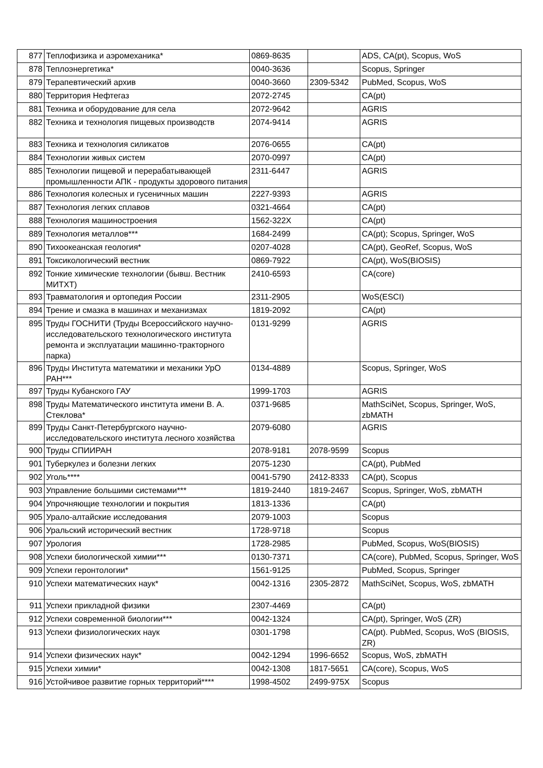| 877 | Теплофизика и аэромеханика* | 0869-8635 | | ADS, CA(pt), Scopus, WoS |
| 878 | Теплоэнергетика* | 0040-3636 | | Scopus, Springer |
| 879 | Терапевтический архив | 0040-3660 | 2309-5342 | PubMed, Scopus, WoS |
| 880 | Территория Нефтегаз | 2072-2745 | | CA(pt) |
| 881 | Техника и оборудование для села | 2072-9642 | | AGRIS |
| 882 | Техника и технология пищевых производств | 2074-9414 | | AGRIS |
| 883 | Техника и технология силикатов | 2076-0655 | | CA(pt) |
| 884 | Технологии живых систем | 2070-0997 | | CA(pt) |
| 885 | Технологии пищевой и перерабатывающей промышленности АПК - продукты здорового питания | 2311-6447 | | AGRIS |
| 886 | Технология колесных и гусеничных машин | 2227-9393 | | AGRIS |
| 887 | Технология легких сплавов | 0321-4664 | | CA(pt) |
| 888 | Технология машиностроения | 1562-322X | | CA(pt) |
| 889 | Технология металлов*** | 1684-2499 | | CA(pt); Scopus, Springer, WoS |
| 890 | Тихоокеанская геология* | 0207-4028 | | CA(pt), GeoRef, Scopus, WoS |
| 891 | Токсикологический вестник | 0869-7922 | | CA(pt), WoS(BIOSIS) |
| 892 | Тонкие химические технологии (бывш. Вестник МИТХТ) | 2410-6593 | | CA(core) |
| 893 | Травматология и ортопедия России | 2311-2905 | | WoS(ESCI) |
| 894 | Трение и смазка в машинах и механизмах | 1819-2092 | | CA(pt) |
| 895 | Труды ГОСНИТИ (Труды Всероссийского научно-исследовательского технологического института ремонта и эксплуатации машинно-тракторного парка) | 0131-9299 | | AGRIS |
| 896 | Труды Института математики и механики УрО РАН*** | 0134-4889 | | Scopus, Springer, WoS |
| 897 | Труды Кубанского ГАУ | 1999-1703 | | AGRIS |
| 898 | Труды Математического института имени В. А. Стеклова* | 0371-9685 | | MathSciNet, Scopus, Springer, WoS, zbMATH |
| 899 | Труды Санкт-Петербургского научно-исследовательского института лесного хозяйства | 2079-6080 | | AGRIS |
| 900 | Труды СПИИРАН | 2078-9181 | 2078-9599 | Scopus |
| 901 | Туберкулез и болезни легких | 2075-1230 | | CA(pt), PubMed |
| 902 | Уголь**** | 0041-5790 | 2412-8333 | CA(pt), Scopus |
| 903 | Управление большими системами*** | 1819-2440 | 1819-2467 | Scopus, Springer, WoS, zbMATH |
| 904 | Упрочняющие технологии и покрытия | 1813-1336 | | CA(pt) |
| 905 | Урало-алтайские исследования | 2079-1003 | | Scopus |
| 906 | Уральский исторический вестник | 1728-9718 | | Scopus |
| 907 | Урология | 1728-2985 | | PubMed, Scopus, WoS(BIOSIS) |
| 908 | Успехи биологической химии*** | 0130-7371 | | CA(core), PubMed, Scopus, Springer, WoS |
| 909 | Успехи геронтологии* | 1561-9125 | | PubMed, Scopus, Springer |
| 910 | Успехи математических наук* | 0042-1316 | 2305-2872 | MathSciNet, Scopus, WoS, zbMATH |
| 911 | Успехи прикладной физики | 2307-4469 | | CA(pt) |
| 912 | Успехи современной биологии*** | 0042-1324 | | CA(pt), Springer, WoS (ZR) |
| 913 | Успехи физиологических наук | 0301-1798 | | CA(pt). PubMed, Scopus, WoS (BIOSIS, ZR) |
| 914 | Успехи физических наук* | 0042-1294 | 1996-6652 | Scopus, WoS, zbMATH |
| 915 | Успехи химии* | 0042-1308 | 1817-5651 | CA(core), Scopus, WoS |
| 916 | Устойчивое развитие горных территорий**** | 1998-4502 | 2499-975X | Scopus |